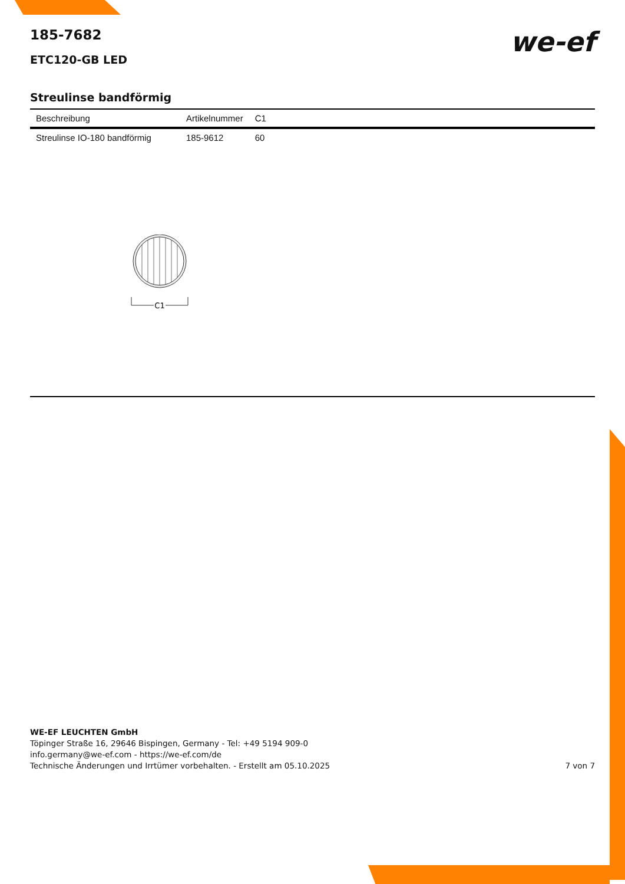we-ef
185-7682
ETC120-GB LED
Streulinse bandförmig
| Beschreibung | Artikelnummer | C1 |
| --- | --- | --- |
| Streulinse IO-180 bandförmig | 185-9612 | 60 |
C1
WE-EF LEUCHTEN GmbH
Töpinger Straße 16, 29646 Bispingen, Germany - Tel: +49 5194 909-0
info.germany@we-ef.com - https://we-ef.com/de
Technische Änderungen und Irrtümer vorbehalten. - Erstellt am 05.10.2025 7 von 7